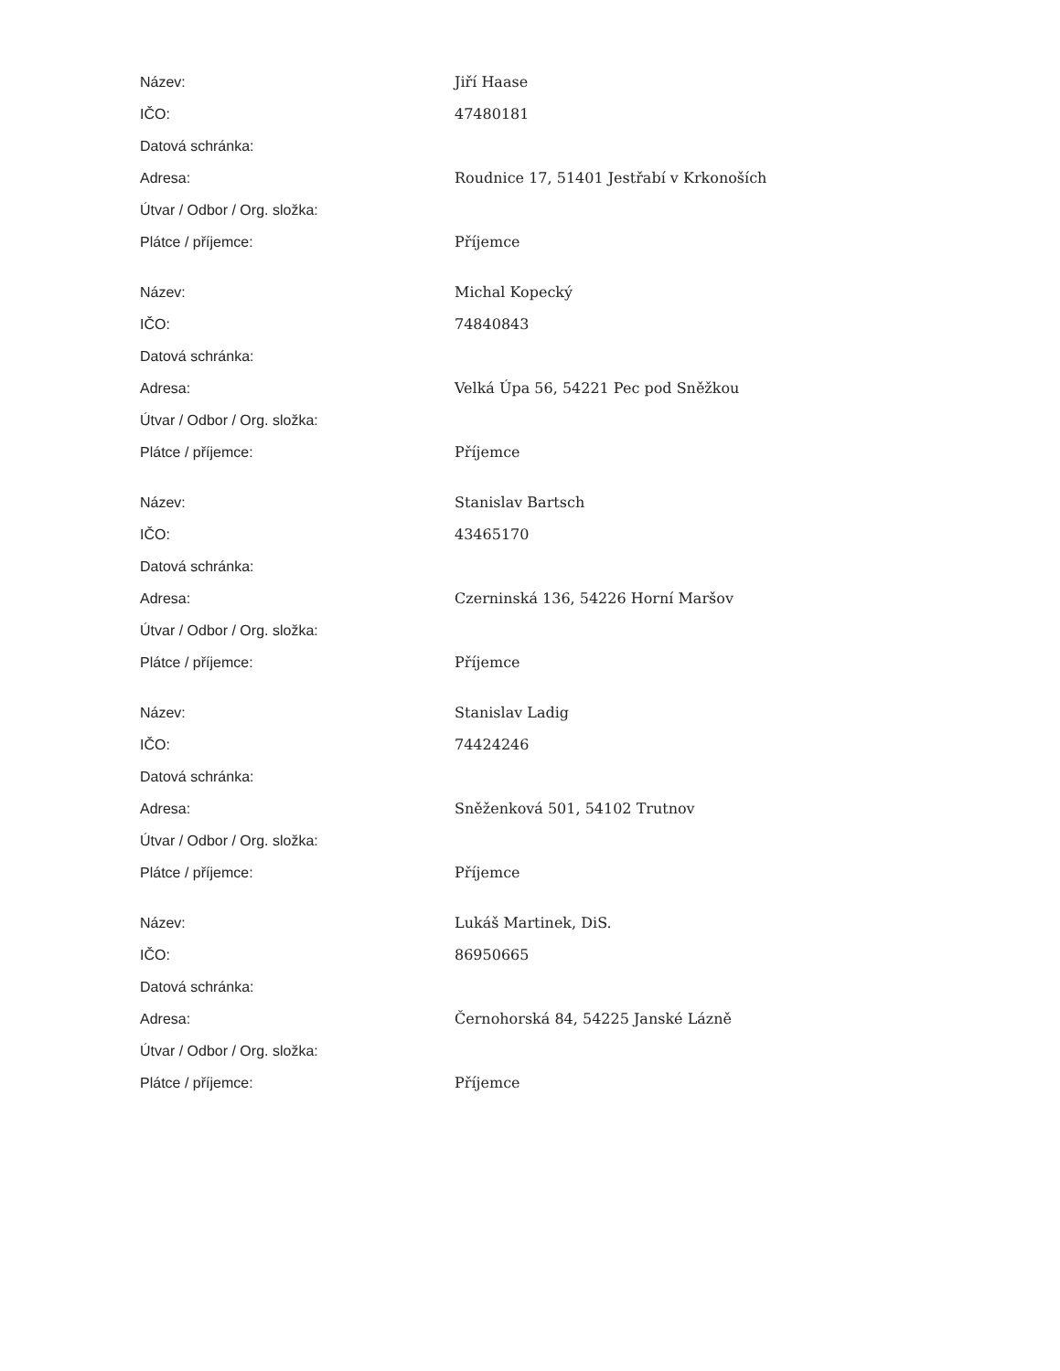| Název: | Jiří Haase |
| IČO: | 47480181 |
| Datová schránka: | |
| Adresa: | Roudnice 17, 51401 Jestřabí v Krkonoších |
| Útvar / Odbor / Org. složka: | |
| Plátce / příjemce: | Příjemce |
| Název: | Michal Kopecký |
| IČO: | 74840843 |
| Datová schránka: | |
| Adresa: | Velká Úpa 56, 54221 Pec pod Sněžkou |
| Útvar / Odbor / Org. složka: | |
| Plátce / příjemce: | Příjemce |
| Název: | Stanislav Bartsch |
| IČO: | 43465170 |
| Datová schránka: | |
| Adresa: | Czerninská 136, 54226 Horní Maršov |
| Útvar / Odbor / Org. složka: | |
| Plátce / příjemce: | Příjemce |
| Název: | Stanislav Ladig |
| IČO: | 74424246 |
| Datová schránka: | |
| Adresa: | Sněženková 501, 54102 Trutnov |
| Útvar / Odbor / Org. složka: | |
| Plátce / příjemce: | Příjemce |
| Název: | Lukáš Martinek, DiS. |
| IČO: | 86950665 |
| Datová schránka: | |
| Adresa: | Černohorská 84, 54225 Janské Lázně |
| Útvar / Odbor / Org. složka: | |
| Plátce / příjemce: | Příjemce |